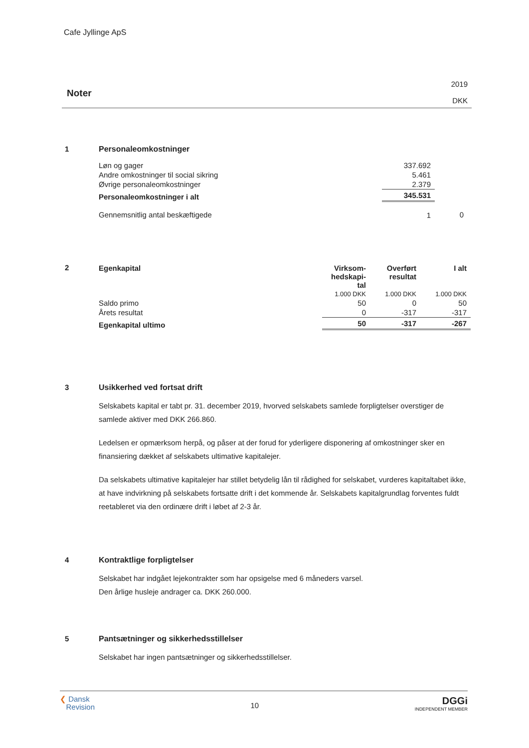Cafe Jyllinge ApS
Noter
2019
DKK
1
Personaleomkostninger
| Løn og gager | 337.692 | |
| Andre omkostninger til social sikring | 5.461 | |
| Øvrige personaleomkostninger | 2.379 | |
| Personaleomkostninger i alt | 345.531 | |
| Gennemsnitlig antal beskæftigede | 1 | 0 |
2
| Egenkapital | Virksom- hedskapi- tal | Overført resultat | I alt |
| --- | --- | --- | --- |
| | 1.000 DKK | 1.000 DKK | 1.000 DKK |
| Saldo primo | 50 | 0 | 50 |
| Årets resultat | 0 | -317 | -317 |
| Egenkapital ultimo | 50 | -317 | -267 |
3
Usikkerhed ved fortsat drift
Selskabets kapital er tabt pr. 31. december 2019, hvorved selskabets samlede forpligtelser overstiger de samlede aktiver med DKK 266.860.
Ledelsen er opmærksom herpå, og påser at der forud for yderligere disponering af omkostninger sker en finansiering dækket af selskabets ultimative kapitalejer.
Da selskabets ultimative kapitalejer har stillet betydelig lån til rådighed for selskabet, vurderes kapitaltabet ikke, at have indvirkning på selskabets fortsatte drift i det kommende år. Selskabets kapitalgrundlag forventes fuldt reetableret via den ordinære drift i løbet af 2-3 år.
4
Kontraktlige forpligtelser
Selskabet har indgået lejekontrakter som har opsigelse med 6 måneders varsel.
Den årlige husleje andrager ca. DKK 260.000.
5
Pantsætninger og sikkerhedsstillelser
Selskabet har ingen pantsætninger og sikkerhedsstillelser.
❮ Dansk
Revision
10
DGGi
INDEPENDENT MEMBER